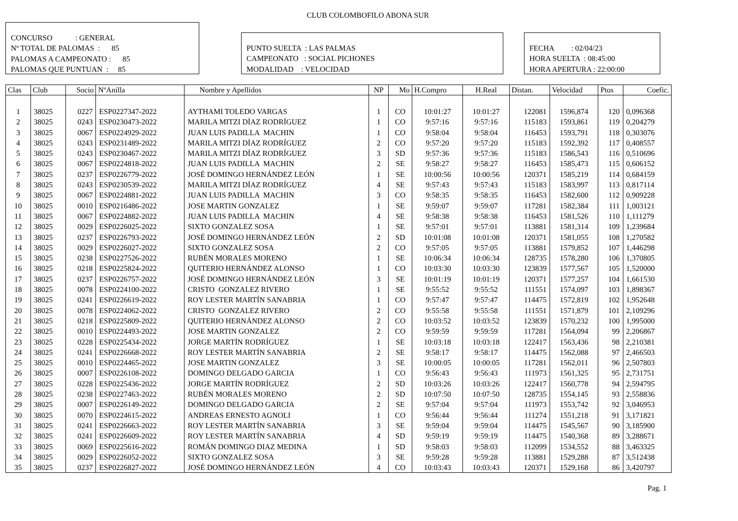CLUB COLOMBOFILO ABONA SUR
CONCURSO : GENERAL
Nº TOTAL DE PALOMAS : 85
PALOMAS A CAMPEONATO : 85
PALOMAS QUE PUNTUAN : 85
PUNTO SUELTA : LAS PALMAS
CAMPEONATO : SOCIAL PICHONES
MODALIDAD : VELOCIDAD
FECHA : 02/04/23
HORA SUELTA : 08:45:00
HORA APERTURA : 22:00:00
| Clas | Club | Socio | NºAnilla | Nombre y Apellidos | NP | Mo | H.Compro | H.Real | Distan. | Velocidad | Ptos | Coefic. |
| --- | --- | --- | --- | --- | --- | --- | --- | --- | --- | --- | --- | --- |
| 1 | 38025 | 0227 | ESP0227347-2022 | AYTHAMI TOLEDO VARGAS | 1 | CO | 10:01:27 | 10:01:27 | 122081 | 1596,874 | 120 | 0,096368 |
| 2 | 38025 | 0243 | ESP0230473-2022 | MARILA MITZI DÍAZ RODRÍGUEZ | 1 | CO | 9:57:16 | 9:57:16 | 115183 | 1593,861 | 119 | 0,204279 |
| 3 | 38025 | 0067 | ESP0224929-2022 | JUAN LUIS PADILLA MACHIN | 1 | CO | 9:58:04 | 9:58:04 | 116453 | 1593,791 | 118 | 0,303076 |
| 4 | 38025 | 0243 | ESP0231489-2022 | MARILA MITZI DÍAZ RODRÍGUEZ | 2 | CO | 9:57:20 | 9:57:20 | 115183 | 1592,392 | 117 | 0,408557 |
| 5 | 38025 | 0243 | ESP0230467-2022 | MARILA MITZI DÍAZ RODRÍGUEZ | 3 | SD | 9:57:36 | 9:57:36 | 115183 | 1586,543 | 116 | 0,510696 |
| 6 | 38025 | 0067 | ESP0224818-2022 | JUAN LUIS PADILLA MACHIN | 2 | SE | 9:58:27 | 9:58:27 | 116453 | 1585,473 | 115 | 0,606152 |
| 7 | 38025 | 0237 | ESP0226779-2022 | JOSÉ DOMINGO HERNÁNDEZ LEÓN | 1 | SE | 10:00:56 | 10:00:56 | 120371 | 1585,219 | 114 | 0,684159 |
| 8 | 38025 | 0243 | ESP0230539-2022 | MARILA MITZI DÍAZ RODRÍGUEZ | 4 | SE | 9:57:43 | 9:57:43 | 115183 | 1583,997 | 113 | 0,817114 |
| 9 | 38025 | 0067 | ESP0224881-2022 | JUAN LUIS PADILLA MACHIN | 3 | CO | 9:58:35 | 9:58:35 | 116453 | 1582,600 | 112 | 0,909228 |
| 10 | 38025 | 0010 | ESP0216486-2022 | JOSE MARTIN GONZALEZ | 1 | SE | 9:59:07 | 9:59:07 | 117281 | 1582,384 | 111 | 1,003121 |
| 11 | 38025 | 0067 | ESP0224882-2022 | JUAN LUIS PADILLA MACHIN | 4 | SE | 9:58:38 | 9:58:38 | 116453 | 1581,526 | 110 | 1,111279 |
| 12 | 38025 | 0029 | ESP0226025-2022 | SIXTO GONZALEZ SOSA | 1 | SE | 9:57:01 | 9:57:01 | 113881 | 1581,314 | 109 | 1,239684 |
| 13 | 38025 | 0237 | ESP0226793-2022 | JOSÉ DOMINGO HERNÁNDEZ LEÓN | 2 | SD | 10:01:08 | 10:01:08 | 120371 | 1581,055 | 108 | 1,270582 |
| 14 | 38025 | 0029 | ESP0226027-2022 | SIXTO GONZALEZ SOSA | 2 | CO | 9:57:05 | 9:57:05 | 113881 | 1579,852 | 107 | 1,446298 |
| 15 | 38025 | 0238 | ESP0227526-2022 | RUBÉN MORALES MORENO | 1 | SE | 10:06:34 | 10:06:34 | 128735 | 1578,280 | 106 | 1,370805 |
| 16 | 38025 | 0218 | ESP0225824-2022 | QUITERIO HERNÁNDEZ ALONSO | 1 | CO | 10:03:30 | 10:03:30 | 123839 | 1577,567 | 105 | 1,520000 |
| 17 | 38025 | 0237 | ESP0226757-2022 | JOSÉ DOMINGO HERNÁNDEZ LEÓN | 3 | SE | 10:01:19 | 10:01:19 | 120371 | 1577,257 | 104 | 1,661530 |
| 18 | 38025 | 0078 | ESP0224100-2022 | CRISTO GONZALEZ RIVERO | 1 | SE | 9:55:52 | 9:55:52 | 111551 | 1574,097 | 103 | 1,898367 |
| 19 | 38025 | 0241 | ESP0226619-2022 | ROY LESTER MARTÍN SANABRIA | 1 | CO | 9:57:47 | 9:57:47 | 114475 | 1572,819 | 102 | 1,952648 |
| 20 | 38025 | 0078 | ESP0224062-2022 | CRISTO GONZALEZ RIVERO | 2 | CO | 9:55:58 | 9:55:58 | 111551 | 1571,879 | 101 | 2,109296 |
| 21 | 38025 | 0218 | ESP0225809-2022 | QUITERIO HERNÁNDEZ ALONSO | 2 | CO | 10:03:52 | 10:03:52 | 123839 | 1570,232 | 100 | 1,995000 |
| 22 | 38025 | 0010 | ESP0224493-2022 | JOSE MARTIN GONZALEZ | 2 | CO | 9:59:59 | 9:59:59 | 117281 | 1564,094 | 99 | 2,206867 |
| 23 | 38025 | 0228 | ESP0225434-2022 | JORGE MARTÍN RODRÍGUEZ | 1 | SE | 10:03:18 | 10:03:18 | 122417 | 1563,436 | 98 | 2,210381 |
| 24 | 38025 | 0241 | ESP0226668-2022 | ROY LESTER MARTÍN SANABRIA | 2 | SE | 9:58:17 | 9:58:17 | 114475 | 1562,088 | 97 | 2,466503 |
| 25 | 38025 | 0010 | ESP0224465-2022 | JOSE MARTIN GONZALEZ | 3 | SE | 10:00:05 | 10:00:05 | 117281 | 1562,011 | 96 | 2,507803 |
| 26 | 38025 | 0007 | ESP0226108-2022 | DOMINGO DELGADO GARCIA | 1 | CO | 9:56:43 | 9:56:43 | 111973 | 1561,325 | 95 | 2,731751 |
| 27 | 38025 | 0228 | ESP0225436-2022 | JORGE MARTÍN RODRÍGUEZ | 2 | SD | 10:03:26 | 10:03:26 | 122417 | 1560,778 | 94 | 2,594795 |
| 28 | 38025 | 0238 | ESP0227463-2022 | RUBÉN MORALES MORENO | 2 | SD | 10:07:50 | 10:07:50 | 128735 | 1554,145 | 93 | 2,558836 |
| 29 | 38025 | 0007 | ESP0226149-2022 | DOMINGO DELGADO GARCIA | 2 | SE | 9:57:04 | 9:57:04 | 111973 | 1553,742 | 92 | 3,046953 |
| 30 | 38025 | 0070 | ESP0224615-2022 | ANDREAS ERNESTO AGNOLI | 1 | CO | 9:56:44 | 9:56:44 | 111274 | 1551,218 | 91 | 3,171821 |
| 31 | 38025 | 0241 | ESP0226663-2022 | ROY LESTER MARTÍN SANABRIA | 3 | SE | 9:59:04 | 9:59:04 | 114475 | 1545,567 | 90 | 3,185900 |
| 32 | 38025 | 0241 | ESP0226609-2022 | ROY LESTER MARTÍN SANABRIA | 4 | SD | 9:59:19 | 9:59:19 | 114475 | 1540,368 | 89 | 3,288671 |
| 33 | 38025 | 0069 | ESP0225616-2022 | ROMÁN DOMINGO DIAZ MEDINA | 1 | SD | 9:58:03 | 9:58:03 | 112099 | 1534,552 | 88 | 3,463325 |
| 34 | 38025 | 0029 | ESP0226052-2022 | SIXTO GONZALEZ SOSA | 3 | SE | 9:59:28 | 9:59:28 | 113881 | 1529,288 | 87 | 3,512438 |
| 35 | 38025 | 0237 | ESP0226827-2022 | JOSÉ DOMINGO HERNÁNDEZ LEÓN | 4 | CO | 10:03:43 | 10:03:43 | 120371 | 1529,168 | 86 | 3,420797 |
Pag. 1